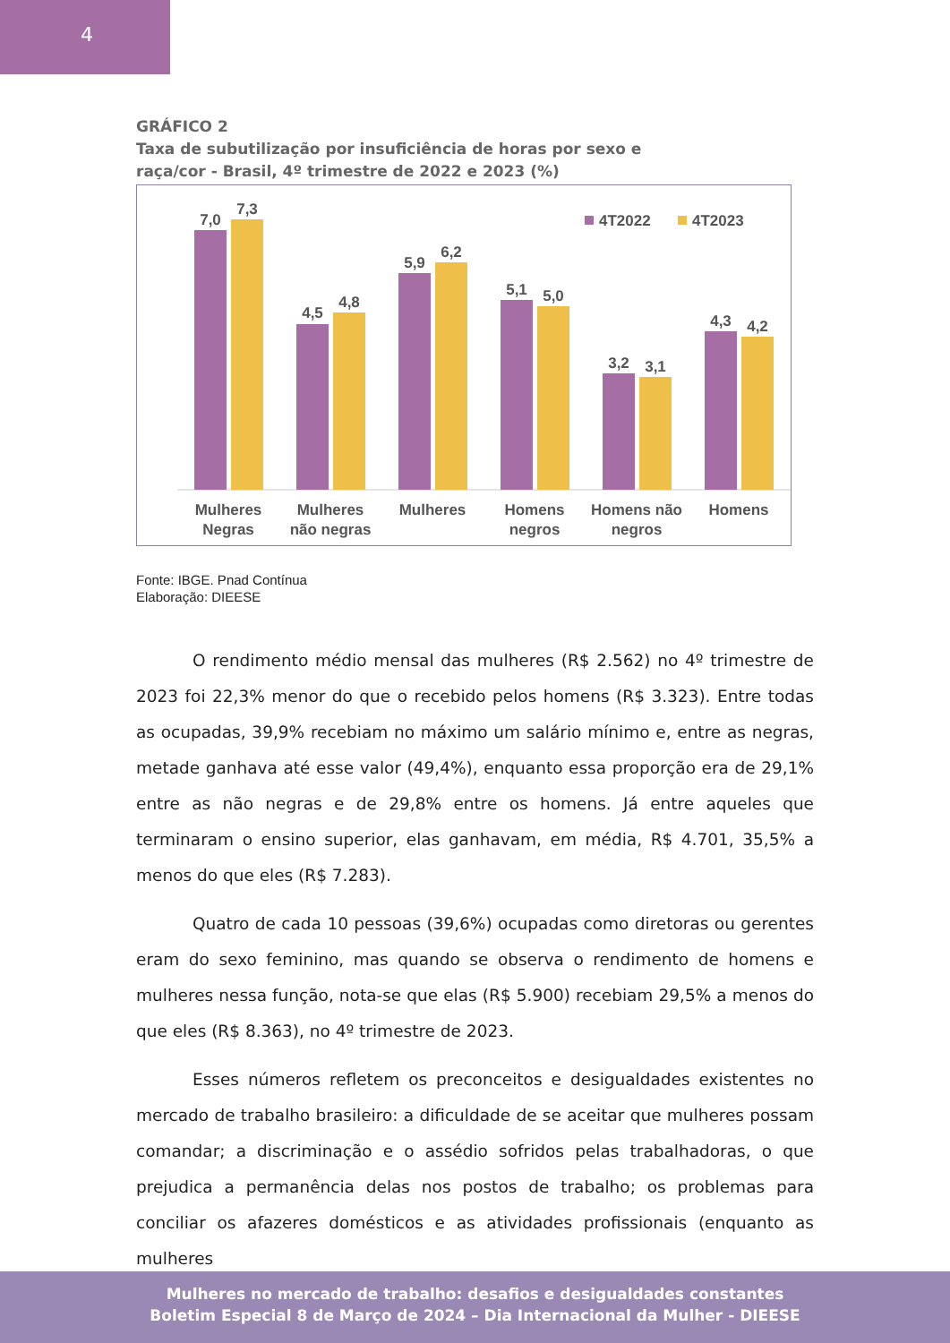4
GRÁFICO 2
Taxa de subutilização por insuficiência de horas por sexo e
raça/cor - Brasil, 4º trimestre de 2022 e 2023 (%)
4T2022
4T2023
7,0
7,3
4,5
4,8
5,9
6,2
5,1
5,0
3,2
3,1
4,3
4,2
Mulheres
Negras
Mulheres
não negras
Mulheres
Homens
negros
Homens não
negros
Homens
Fonte: IBGE. Pnad Contínua
Elaboração: DIEESE
O rendimento médio mensal das mulheres (R$ 2.562) no 4º trimestre de 2023 foi 22,3% menor do que o recebido pelos homens (R$ 3.323). Entre todas as ocupadas, 39,9% recebiam no máximo um salário mínimo e, entre as negras, metade ganhava até esse valor (49,4%), enquanto essa proporção era de 29,1% entre as não negras e de 29,8% entre os homens. Já entre aqueles que terminaram o ensino superior, elas ganhavam, em média, R$ 4.701, 35,5% a menos do que eles (R$ 7.283).
Quatro de cada 10 pessoas (39,6%) ocupadas como diretoras ou gerentes eram do sexo feminino, mas quando se observa o rendimento de homens e mulheres nessa função, nota-se que elas (R$ 5.900) recebiam 29,5% a menos do que eles (R$ 8.363), no 4º trimestre de 2023.
Esses números refletem os preconceitos e desigualdades existentes no mercado de trabalho brasileiro: a dificuldade de se aceitar que mulheres possam comandar; a discriminação e o assédio sofridos pelas trabalhadoras, o que prejudica a permanência delas nos postos de trabalho; os problemas para conciliar os afazeres domésticos e as atividades profissionais (enquanto as mulheres
Mulheres no mercado de trabalho: desafios e desigualdades constantes
Boletim Especial 8 de Março de 2024 – Dia Internacional da Mulher - DIEESE